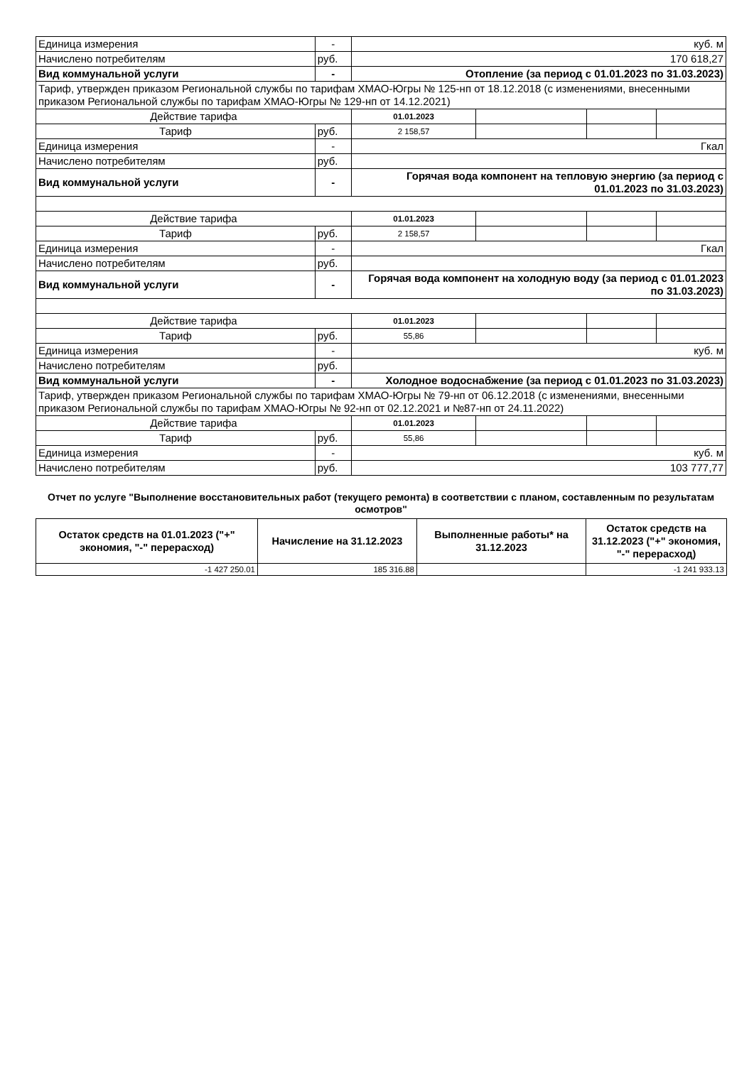| Единица измерения | - | куб. м | | | |
| Начислено потребителям | руб. | 170 618,27 | | | |
| Вид коммунальной услуги | - | Отопление (за период с 01.01.2023 по 31.03.2023) | | | |
| Тариф, утвержден приказом Региональной службы по тарифам ХМАО-Югры № 125-нп от 18.12.2018 (с изменениями, внесенными приказом Региональной службы по тарифам ХМАО-Югры № 129-нп от 14.12.2021) | | | | | |
| Действие тарифа | | 01.01.2023 | | | |
| Тариф | руб. | 2 158,57 | | | |
| Единица измерения | - | Гкал | | | |
| Начислено потребителям | руб. | | | | |
| Вид коммунальной услуги | - | Горячая вода компонент на тепловую энергию (за период с 01.01.2023 по 31.03.2023) | | | |
| Действие тарифа | | 01.01.2023 | | | |
| Тариф | руб. | 2 158,57 | | | |
| Единица измерения | - | Гкал | | | |
| Начислено потребителям | руб. | | | | |
| Вид коммунальной услуги | - | Горячая вода компонент на холодную воду (за период с 01.01.2023 по 31.03.2023) | | | |
| Действие тарифа | | 01.01.2023 | | | |
| Тариф | руб. | 55,86 | | | |
| Единица измерения | - | куб. м | | | |
| Начислено потребителям | руб. | | | | |
| Вид коммунальной услуги | - | Холодное водоснабжение (за период с 01.01.2023 по 31.03.2023) | | | |
| Тариф, утвержден приказом Региональной службы по тарифам ХМАО-Югры № 79-нп от 06.12.2018 (с изменениями, внесенными приказом Региональной службы по тарифам ХМАО-Югры № 92-нп от 02.12.2021 и №87-нп от 24.11.2022) | | | | | |
| Действие тарифа | | 01.01.2023 | | | |
| Тариф | руб. | 55,86 | | | |
| Единица измерения | - | куб. м | | | |
| Начислено потребителям | руб. | 103 777,77 | | | |
Отчет по услуге "Выполнение восстановительных работ (текущего ремонта) в соответствии с планом, составленным по результатам осмотров"
| Остаток средств на 01.01.2023 ("+" экономия, "-" перерасход) | Начисление на 31.12.2023 | Выполненные работы* на 31.12.2023 | Остаток средств на 31.12.2023 ("+" экономия, "-" перерасход) |
| --- | --- | --- | --- |
| -1 427 250.01 | 185 316.88 | | -1 241 933.13 |